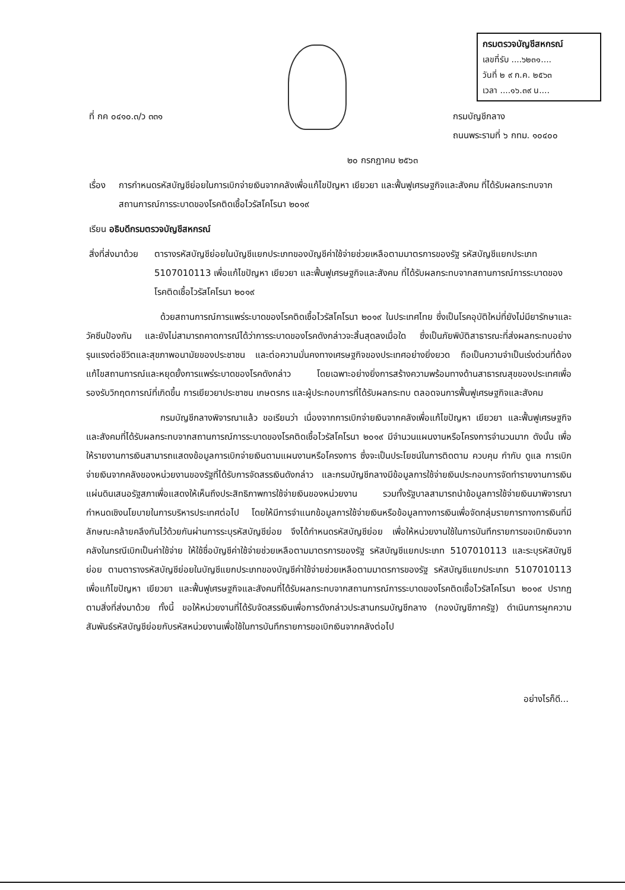กรมตรวจบัญชีสหกรณ์
เลขที่รับ ....๖๒๓๑....
วันที่ ๒ ๙ ก.ค. ๒๕๖๓
เวลา ....๑๖.๓๙ น....
ที่ กค ๐๔๑๐.๓/ว ๓๓๑ กรมบัญชีกลาง
ถนนพระรามที่ ๖ กทม. ๑๐๔๐๐
๒๐ กรกฎาคม ๒๕๖๓
เรื่อง
การกำหนดรหัสบัญชีย่อยในการเบิกจ่ายเงินจากคลังเพื่อแก้ไขปัญหา เยียวยา และฟื้นฟูเศรษฐกิจและสังคม ที่ได้รับผลกระทบจากสถานการณ์การระบาดของโรคติดเชื้อไวรัสโคโรนา ๒๐๑๙
เรียน อธิบดีกรมตรวจบัญชีสหกรณ์
สิ่งที่ส่งมาด้วย
ตารางรหัสบัญชีย่อยในบัญชีแยกประเภทของบัญชีค่าใช้จ่ายช่วยเหลือตามมาตรการของรัฐ รหัสบัญชีแยกประเภท 5107010113 เพื่อแก้ไขปัญหา เยียวยา และฟื้นฟูเศรษฐกิจและสังคม ที่ได้รับผลกระทบจากสถานการณ์การระบาดของโรคติดเชื้อไวรัสโคโรนา ๒๐๑๙
ด้วยสถานการณ์การแพร่ระบาดของโรคติดเชื้อไวรัสโคโรนา ๒๐๑๙ ในประเทศไทย ซึ่งเป็นโรคอุบัติใหม่ที่ยังไม่มียารักษาและวัคซีนป้องกัน และยังไม่สามารถคาดการณ์ได้ว่าการระบาดของโรคดังกล่าวจะสิ้นสุดลงเมื่อใด ซึ่งเป็นภัยพิบัติสาธารณะที่ส่งผลกระทบอย่างรุนแรงต่อชีวิตและสุขภาพอนามัยของประชาชน และต่อความมั่นคงทางเศรษฐกิจของประเทศอย่างยิ่งยวด ถือเป็นความจำเป็นเร่งด่วนที่ต้องแก้ไขสถานการณ์และหยุดยั้งการแพร่ระบาดของโรคดังกล่าว โดยเฉพาะอย่างยิ่งการสร้างความพร้อมทางด้านสาธารณสุขของประเทศเพื่อรองรับวิกฤตการณ์ที่เกิดขึ้น การเยียวยาประชาชน เกษตรกร และผู้ประกอบการที่ได้รับผลกระทบ ตลอดจนการฟื้นฟูเศรษฐกิจและสังคม
กรมบัญชีกลางพิจารณาแล้ว ขอเรียนว่า เนื่องจากการเบิกจ่ายเงินจากคลังเพื่อแก้ไขปัญหา เยียวยา และฟื้นฟูเศรษฐกิจและสังคมที่ได้รับผลกระทบจากสถานการณ์การระบาดของโรคติดเชื้อไวรัสโคโรนา ๒๐๑๙ มีจำนวนแผนงานหรือโครงการจำนวนมาก ดังนั้น เพื่อให้รายงานการเงินสามารถแสดงข้อมูลการเบิกจ่ายเงินตามแผนงานหรือโครงการ ซึ่งจะเป็นประโยชน์ในการติดตาม ควบคุม กำกับ ดูแล การเบิกจ่ายเงินจากคลังของหน่วยงานของรัฐที่ได้รับการจัดสรรเงินดังกล่าว และกรมบัญชีกลางมีข้อมูลการใช้จ่ายเงินประกอบการจัดทำรายงานการเงินแผ่นดินเสนอรัฐสภาเพื่อแสดงให้เห็นถึงประสิทธิภาพการใช้จ่ายเงินของหน่วยงาน รวมทั้งรัฐบาลสามารถนำข้อมูลการใช้จ่ายเงินมาพิจารณากำหนดเชิงนโยบายในการบริหารประเทศต่อไป โดยให้มีการจำแนกข้อมูลการใช้จ่ายเงินหรือข้อมูลทางการเงินเพื่อจัดกลุ่มรายการทางการเงินที่มีลักษณะคล้ายคลึงกันไว้ด้วยกันผ่านการระบุรหัสบัญชีย่อย จึงได้กำหนดรหัสบัญชีย่อย เพื่อให้หน่วยงานใช้ในการบันทึกรายการขอเบิกเงินจากคลังในกรณีเบิกเป็นค่าใช้จ่าย ให้ใช้ชื่อบัญชีค่าใช้จ่ายช่วยเหลือตามมาตรการของรัฐ รหัสบัญชีแยกประเภท 5107010113 และระบุรหัสบัญชีย่อย ตามตารางรหัสบัญชีย่อยในบัญชีแยกประเภทของบัญชีค่าใช้จ่ายช่วยเหลือตามมาตรการของรัฐ รหัสบัญชีแยกประเภท 5107010113 เพื่อแก้ไขปัญหา เยียวยา และฟื้นฟูเศรษฐกิจและสังคมที่ได้รับผลกระทบจากสถานการณ์การระบาดของโรคติดเชื้อไวรัสโคโรนา ๒๐๑๙ ปรากฏตามสิ่งที่ส่งมาด้วย ทั้งนี้ ขอให้หน่วยงานที่ได้รับจัดสรรเงินเพื่อการดังกล่าวประสานกรมบัญชีกลาง (กองบัญชีภาครัฐ) ดำเนินการผูกความสัมพันธ์รหัสบัญชีย่อยกับรหัสหน่วยงานเพื่อใช้ในการบันทึกรายการขอเบิกเงินจากคลังต่อไป
อย่างไรก็ดี...